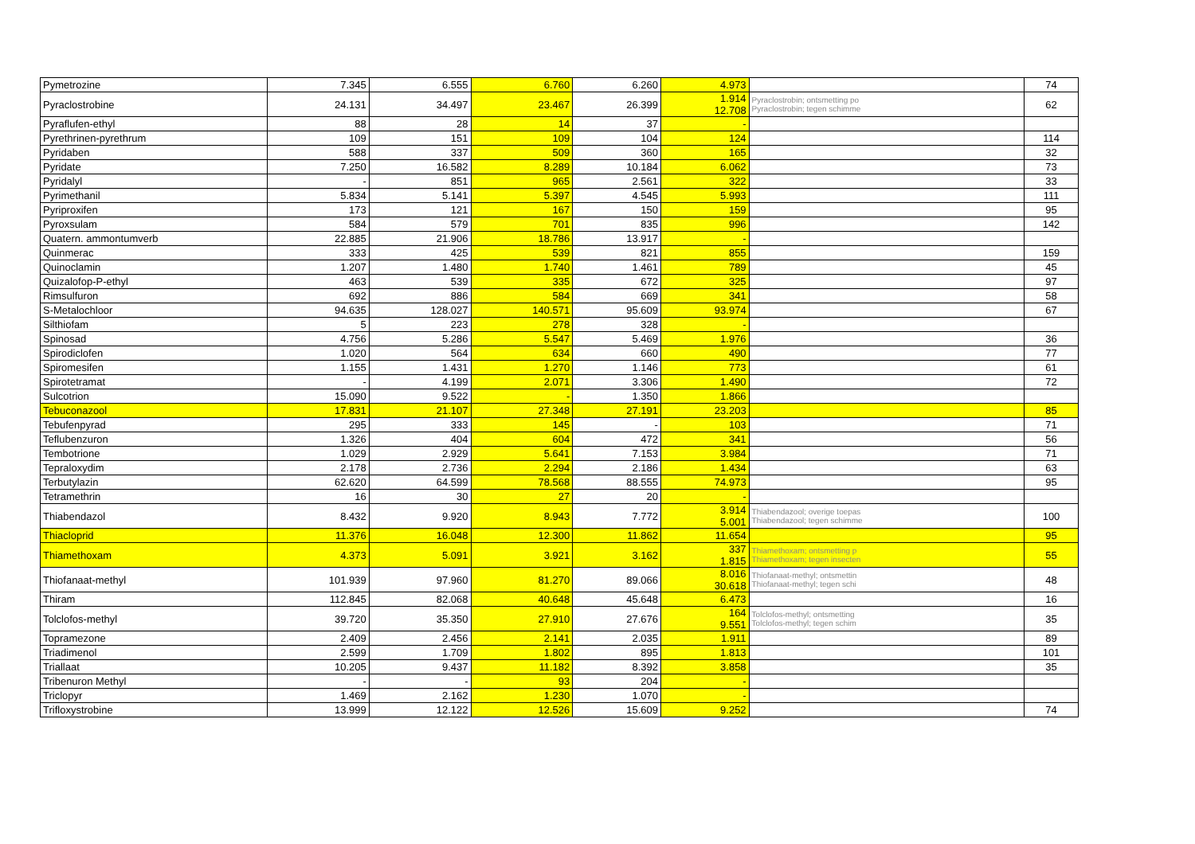| Pymetrozine | 7.345 | 6.555 | 6.760 | 6.260 | 4.973 | | 74 |
| Pyraclostrobine | 24.131 | 34.497 | 23.467 | 26.399 | 1.914 12.708 | Pyraclostrobin; ontsmetting po Pyraclostrobin; tegen schimme | 62 |
| Pyraflufen-ethyl | 88 | 28 | 14 | 37 | - | | |
| Pyrethrinen-pyrethrum | 109 | 151 | 109 | 104 | 124 | | 114 |
| Pyridaben | 588 | 337 | 509 | 360 | 165 | | 32 |
| Pyridate | 7.250 | 16.582 | 8.289 | 10.184 | 6.062 | | 73 |
| Pyridalyl | - | 851 | 965 | 2.561 | 322 | | 33 |
| Pyrimethanil | 5.834 | 5.141 | 5.397 | 4.545 | 5.993 | | 111 |
| Pyriproxifen | 173 | 121 | 167 | 150 | 159 | | 95 |
| Pyroxsulam | 584 | 579 | 701 | 835 | 996 | | 142 |
| Quatern. ammontumverb | 22.885 | 21.906 | 18.786 | 13.917 | - | | |
| Quinmerac | 333 | 425 | 539 | 821 | 855 | | 159 |
| Quinoclamin | 1.207 | 1.480 | 1.740 | 1.461 | 789 | | 45 |
| Quizalofop-P-ethyl | 463 | 539 | 335 | 672 | 325 | | 97 |
| Rimsulfuron | 692 | 886 | 584 | 669 | 341 | | 58 |
| S-Metalochloor | 94.635 | 128.027 | 140.571 | 95.609 | 93.974 | | 67 |
| Silthiofam | 5 | 223 | 278 | 328 | - | | |
| Spinosad | 4.756 | 5.286 | 5.547 | 5.469 | 1.976 | | 36 |
| Spirodiclofen | 1.020 | 564 | 634 | 660 | 490 | | 77 |
| Spiromesifen | 1.155 | 1.431 | 1.270 | 1.146 | 773 | | 61 |
| Spirotetramat | - | 4.199 | 2.071 | 3.306 | 1.490 | | 72 |
| Sulcotrion | 15.090 | 9.522 | - | 1.350 | 1.866 | | |
| Tebuconazool | 17.831 | 21.107 | 27.348 | 27.191 | 23.203 | | 85 |
| Tebufenpyrad | 295 | 333 | 145 | - | 103 | | 71 |
| Teflubenzuron | 1.326 | 404 | 604 | 472 | 341 | | 56 |
| Tembotrione | 1.029 | 2.929 | 5.641 | 7.153 | 3.984 | | 71 |
| Tepraloxydim | 2.178 | 2.736 | 2.294 | 2.186 | 1.434 | | 63 |
| Terbutylazin | 62.620 | 64.599 | 78.568 | 88.555 | 74.973 | | 95 |
| Tetramethrin | 16 | 30 | 27 | 20 | - | | |
| Thiabendazol | 8.432 | 9.920 | 8.943 | 7.772 | 3.914 5.001 | Thiabendazool; overige toepas Thiabendazool; tegen schimme | 100 |
| Thiacloprid | 11.376 | 16.048 | 12.300 | 11.862 | 11.654 | | 95 |
| Thiamethoxam | 4.373 | 5.091 | 3.921 | 3.162 | 337 1.815 | Thiamethoxam; ontsmetting p Thiamethoxam; tegen insecten | 55 |
| Thiofanaat-methyl | 101.939 | 97.960 | 81.270 | 89.066 | 8.016 30.618 | Thiofanaat-methyl; ontsmettin Thiofanaat-methyl; tegen schi | 48 |
| Thiram | 112.845 | 82.068 | 40.648 | 45.648 | 6.473 | | 16 |
| Tolclofos-methyl | 39.720 | 35.350 | 27.910 | 27.676 | 164 9.551 | Tolclofos-methyl; ontsmetting Tolclofos-methyl; tegen schim | 35 |
| Topramezone | 2.409 | 2.456 | 2.141 | 2.035 | 1.911 | | 89 |
| Triadimenol | 2.599 | 1.709 | 1.802 | 895 | 1.813 | | 101 |
| Triallaat | 10.205 | 9.437 | 11.182 | 8.392 | 3.858 | | 35 |
| Tribenuron Methyl | - | - | 93 | 204 | - | | |
| Triclopyr | 1.469 | 2.162 | 1.230 | 1.070 | - | | |
| Trifloxystrobine | 13.999 | 12.122 | 12.526 | 15.609 | 9.252 | | 74 |